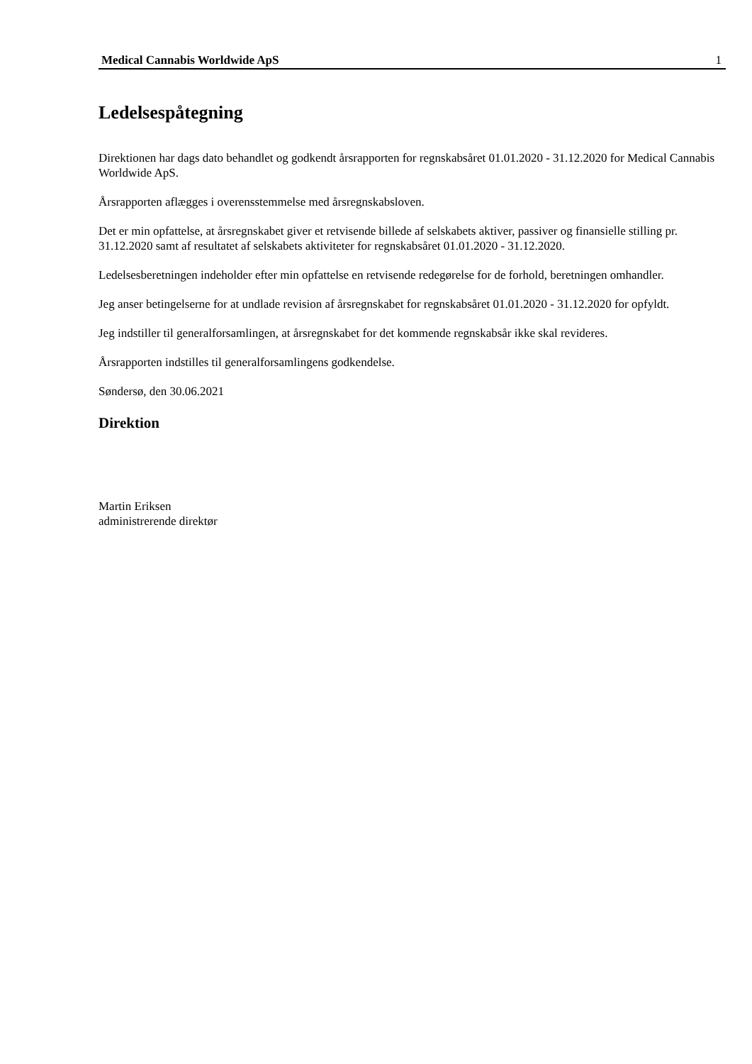Medical Cannabis Worldwide ApS 1
Ledelsespåtegning
Direktionen har dags dato behandlet og godkendt årsrapporten for regnskabsåret 01.01.2020 - 31.12.2020 for Medical Cannabis Worldwide ApS.
Årsrapporten aflægges i overensstemmelse med årsregnskabsloven.
Det er min opfattelse, at årsregnskabet giver et retvisende billede af selskabets aktiver, passiver og finansielle stilling pr. 31.12.2020 samt af resultatet af selskabets aktiviteter for regnskabsåret 01.01.2020 - 31.12.2020.
Ledelsesberetningen indeholder efter min opfattelse en retvisende redegørelse for de forhold, beretningen omhandler.
Jeg anser betingelserne for at undlade revision af årsregnskabet for regnskabsåret 01.01.2020 - 31.12.2020 for opfyldt.
Jeg indstiller til generalforsamlingen, at årsregnskabet for det kommende regnskabsår ikke skal revideres.
Årsrapporten indstilles til generalforsamlingens godkendelse.
Søndersø, den 30.06.2021
Direktion
Martin Eriksen
administrerende direktør